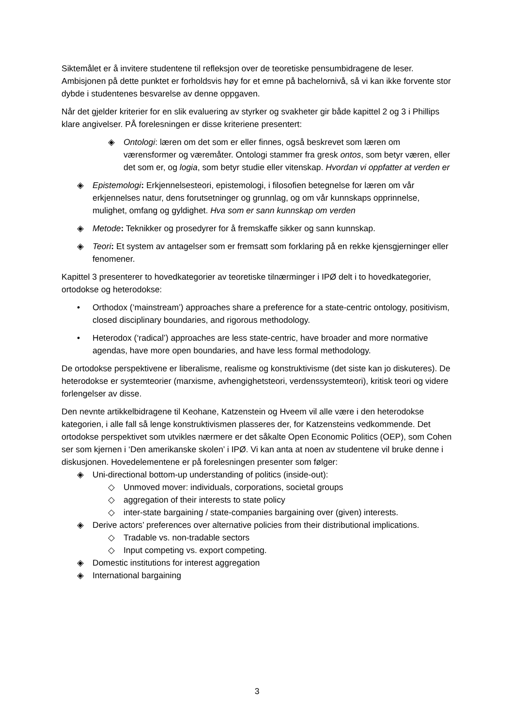Siktemålet er å invitere studentene til refleksjon over de teoretiske pensumbidragene de leser. Ambisjonen på dette punktet er forholdsvis høy for et emne på bachelornivå, så vi kan ikke forvente stor dybde i studentenes besvarelse av denne oppgaven.
Når det gjelder kriterier for en slik evaluering av styrker og svakheter gir både kapittel 2 og 3 i Phillips klare angivelser. PÅ forelesningen er disse kriteriene presentert:
◈ Ontologi: læren om det som er eller finnes, også beskrevet som læren om værensformer og væremåter. Ontologi stammer fra gresk ontos, som betyr væren, eller det som er, og logia, som betyr studie eller vitenskap. Hvordan vi oppfatter at verden er
◈ Epistemologi: Erkjennelsesteori, epistemologi, i filosofien betegnelse for læren om vår erkjennelses natur, dens forutsetninger og grunnlag, og om vår kunnskaps opprinnelse, mulighet, omfang og gyldighet. Hva som er sann kunnskap om verden
◈ Metode: Teknikker og prosedyrer for å fremskaffe sikker og sann kunnskap.
◈ Teori: Et system av antagelser som er fremsatt som forklaring på en rekke kjensgjerninger eller fenomener.
Kapittel 3 presenterer to hovedkategorier av teoretiske tilnærminger i IPØ delt i to hovedkategorier, ortodokse og heterodokse:
• Orthodox (‘mainstream’) approaches share a preference for a state-centric ontology, positivism, closed disciplinary boundaries, and rigorous methodology.
• Heterodox (‘radical’) approaches are less state-centric, have broader and more normative agendas, have more open boundaries, and have less formal methodology.
De ortodokse perspektivene er liberalisme, realisme og konstruktivisme (det siste kan jo diskuteres). De heterodokse er systemteorier (marxisme, avhengighetsteori, verdenssystemteori), kritisk teori og videre forlengelser av disse.
Den nevnte artikkelbidragene til Keohane, Katzenstein og Hveem vil alle være i den heterodokse kategorien, i alle fall så lenge konstruktivismen plasseres der, for Katzensteins vedkommende. Det ortodokse perspektivet som utvikles nærmere er det såkalte Open Economic Politics (OEP), som Cohen ser som kjernen i ‘Den amerikanske skolen’ i IPØ. Vi kan anta at noen av studentene vil bruke denne i diskusjonen. Hovedelementene er på forelesningen presenter som følger:
◈ Uni-directional bottom-up understanding of politics (inside-out):
◇ Unmoved mover: individuals, corporations, societal groups
◇ aggregation of their interests to state policy
◇ inter-state bargaining / state-companies bargaining over (given) interests.
◈ Derive actors’ preferences over alternative policies from their distributional implications.
◇ Tradable vs. non-tradable sectors
◇ Input competing vs. export competing.
◈ Domestic institutions for interest aggregation
◈ International bargaining
3